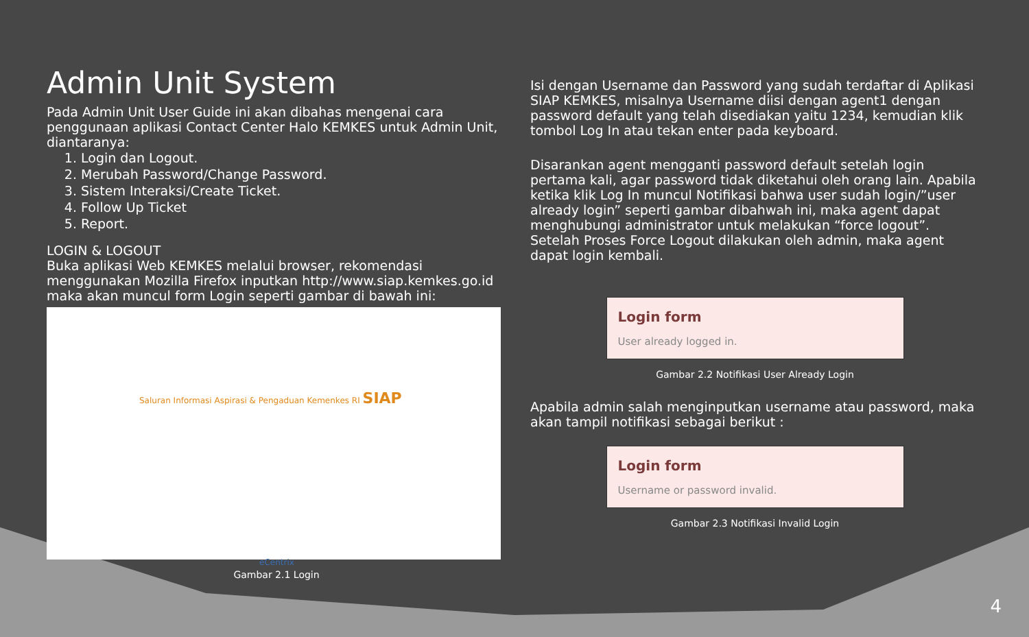Admin Unit System
Pada Admin Unit User Guide ini akan dibahas mengenai cara penggunaan aplikasi Contact Center Halo KEMKES untuk Admin Unit, diantaranya:
1. Login dan Logout.
2. Merubah Password/Change Password.
3. Sistem Interaksi/Create Ticket.
4. Follow Up Ticket
5. Report.
LOGIN & LOGOUT
Buka aplikasi Web KEMKES melalui browser, rekomendasi menggunakan Mozilla Firefox inputkan http://www.siap.kemkes.go.id maka akan muncul form Login seperti gambar di bawah ini:
Saluran Informasi Aspirasi & Pengaduan Kemenkes RI SIAP
eCentrix
Gambar 2.1 Login
Isi dengan Username dan Password yang sudah terdaftar di Aplikasi SIAP KEMKES, misalnya Username diisi dengan agent1 dengan password default yang telah disediakan yaitu 1234, kemudian klik tombol Log In atau tekan enter pada keyboard.
Disarankan agent mengganti password default setelah login pertama kali, agar password tidak diketahui oleh orang lain. Apabila ketika klik Log In muncul Notifikasi bahwa user sudah login/”user already login” seperti gambar dibahwah ini, maka agent dapat menghubungi administrator untuk melakukan “force logout”. Setelah Proses Force Logout dilakukan oleh admin, maka agent dapat login kembali.
Login form
User already logged in.
Gambar 2.2 Notifikasi User Already Login
Apabila admin salah menginputkan username atau password, maka akan tampil notifikasi sebagai berikut :
Login form
Username or password invalid.
Gambar 2.3 Notifikasi Invalid Login
4